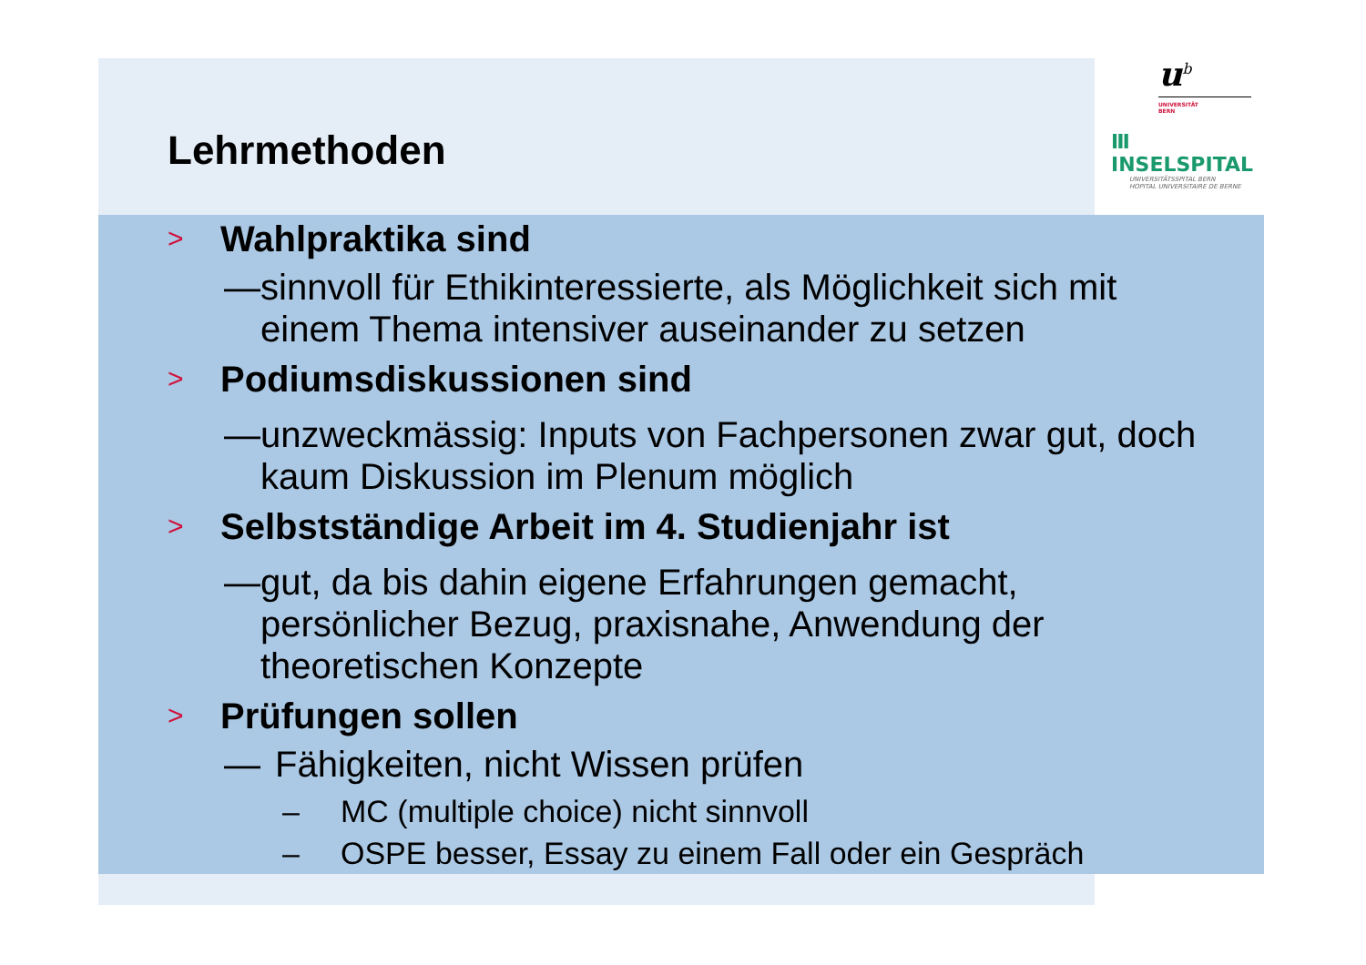Lehrmethoden
u<sup>b</sup>
UNIVERSITÄT
BERN
Ⅲ INSELSPITAL
UNIVERSITÄTSSPITAL BERN
HOPITAL UNIVERSITAIRE DE BERNE
> Wahlpraktika sind
— sinnvoll für Ethikinteressierte, als Möglichkeit sich mit einem Thema intensiver auseinander zu setzen
> Podiumsdiskussionen sind
— unzweckmässig: Inputs von Fachpersonen zwar gut, doch kaum Diskussion im Plenum möglich
> Selbstständige Arbeit im 4. Studienjahr ist
— gut, da bis dahin eigene Erfahrungen gemacht, persönlicher Bezug, praxisnahe, Anwendung der theoretischen Konzepte
> Prüfungen sollen
— Fähigkeiten, nicht Wissen prüfen
– MC (multiple choice) nicht sinnvoll
– OSPE besser, Essay zu einem Fall oder ein Gespräch